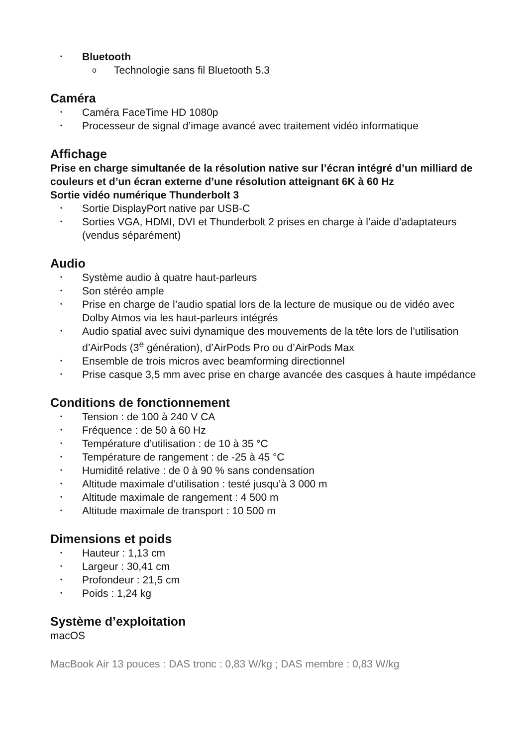• Bluetooth
o Technologie sans fil Bluetooth 5.3
Caméra
• Caméra FaceTime HD 1080p
• Processeur de signal d’image avancé avec traitement vidéo informatique
Affichage
Prise en charge simultanée de la résolution native sur l’écran intégré d’un milliard de couleurs et d’un écran externe d’une résolution atteignant 6K à 60 Hz
Sortie vidéo numérique Thunderbolt 3
• Sortie DisplayPort native par USB-C
• Sorties VGA, HDMI, DVI et Thunderbolt 2 prises en charge à l’aide d’adaptateurs (vendus séparément)
Audio
• Système audio à quatre haut-parleurs
• Son stéréo ample
• Prise en charge de l’audio spatial lors de la lecture de musique ou de vidéo avec Dolby Atmos via les haut-parleurs intégrés
• Audio spatial avec suivi dynamique des mouvements de la tête lors de l’utilisation d’AirPods (3<sup>e</sup> génération), d’AirPods Pro ou d’AirPods Max
• Ensemble de trois micros avec beamforming directionnel
• Prise casque 3,5 mm avec prise en charge avancée des casques à haute impédance
Conditions de fonctionnement
• Tension : de 100 à 240 V CA
• Fréquence : de 50 à 60 Hz
• Température d’utilisation : de 10 à 35 °C
• Température de rangement : de -25 à 45 °C
• Humidité relative : de 0 à 90 % sans condensation
• Altitude maximale d’utilisation : testé jusqu’à 3 000 m
• Altitude maximale de rangement : 4 500 m
• Altitude maximale de transport : 10 500 m
Dimensions et poids
• Hauteur : 1,13 cm
• Largeur : 30,41 cm
• Profondeur : 21,5 cm
• Poids : 1,24 kg
Système d’exploitation
macOS
MacBook Air 13 pouces : DAS tronc : 0,83 W/kg ; DAS membre : 0,83 W/kg